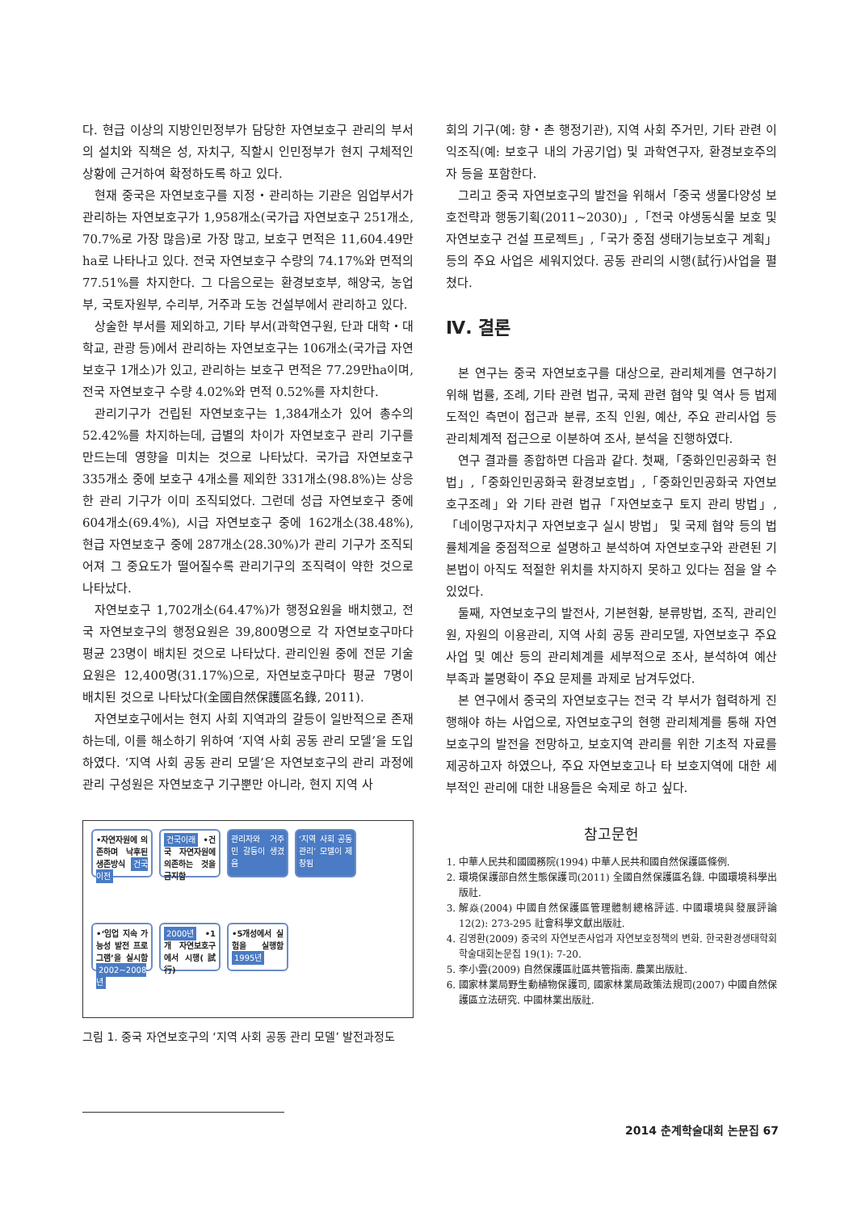다. 현급 이상의 지방인민정부가 담당한 자연보호구 관리의 부서의 설치와 직책은 성, 자치구, 직할시 인민정부가 현지 구체적인 상황에 근거하여 확정하도록 하고 있다.
현재 중국은 자연보호구를 지정・관리하는 기관은 임업부서가 관리하는 자연보호구가 1,958개소(국가급 자연보호구 251개소, 70.7%로 가장 많음)로 가장 많고, 보호구 면적은 11,604.49만ha로 나타나고 있다. 전국 자연보호구 수량의 74.17%와 면적의 77.51%를 차지한다. 그 다음으로는 환경보호부, 해양국, 농업부, 국토자원부, 수리부, 거주과 도농 건설부에서 관리하고 있다.
상술한 부서를 제외하고, 기타 부서(과학연구원, 단과 대학・대학교, 관광 등)에서 관리하는 자연보호구는 106개소(국가급 자연보호구 1개소)가 있고, 관리하는 보호구 면적은 77.29만ha이며, 전국 자연보호구 수량 4.02%와 면적 0.52%를 자치한다.
관리기구가 건립된 자연보호구는 1,384개소가 있어 총수의 52.42%를 차지하는데, 급별의 차이가 자연보호구 관리 기구를 만드는데 영향을 미치는 것으로 나타났다. 국가급 자연보호구 335개소 중에 보호구 4개소를 제외한 331개소(98.8%)는 상응한 관리 기구가 이미 조직되었다. 그런데 성급 자연보호구 중에 604개소(69.4%), 시급 자연보호구 중에 162개소(38.48%), 현급 자연보호구 중에 287개소(28.30%)가 관리 기구가 조직되어져 그 중요도가 떨어질수록 관리기구의 조직력이 약한 것으로 나타났다.
자연보호구 1,702개소(64.47%)가 행정요원을 배치했고, 전국 자연보호구의 행정요원은 39,800명으로 각 자연보호구마다 평균 23명이 배치된 것으로 나타났다. 관리인원 중에 전문 기술 요원은 12,400명(31.17%)으로, 자연보호구마다 평균 7명이 배치된 것으로 나타났다(全國自然保護區名錄, 2011).
자연보호구에서는 현지 사회 지역과의 갈등이 일반적으로 존재하는데, 이를 해소하기 위하여 ‘지역 사회 공동 관리 모델’을 도입하였다. ‘지역 사회 공동 관리 모델’은 자연보호구의 관리 과정에 관리 구성원은 자연보호구 기구뿐만 아니라, 현지 지역 사
•자연자원에 의존하며 낙후된 생존방식 건국이전
건국이래 •건국 자연자원에 의존하는 것을 금지함
관리자와 거주민 갈등이 생겼음
‘지역 사회 공동 관리’ 모델이 제창됨
•‘임업 지속 가능성 발전 프로그램’을 실시함 2002~2008년
2000년 •1개 자연보호구에서 시행(試行)
•5개성에서 실험을 실행함 1995년
그림 1. 중국 자연보호구의 ‘지역 사회 공동 관리 모델’ 발전과정도
회의 기구(예: 향・촌 행정기관), 지역 사회 주거민, 기타 관련 이익조직(예: 보호구 내의 가공기업) 및 과학연구자, 환경보호주의자 등을 포함한다.
그리고 중국 자연보호구의 발전을 위해서「중국 생물다양성 보호전략과 행동기획(2011~2030)」,「전국 야생동식물 보호 및 자연보호구 건설 프로젝트」,「국가 중점 생태기능보호구 계획」 등의 주요 사업은 세워지었다. 공동 관리의 시행(試行)사업을 펼쳤다.
Ⅳ. 결론
본 연구는 중국 자연보호구를 대상으로, 관리체계를 연구하기 위해 법률, 조례, 기타 관련 법규, 국제 관련 협약 및 역사 등 법제도적인 측면이 접근과 분류, 조직 인원, 예산, 주요 관리사업 등 관리체계적 접근으로 이분하여 조사, 분석을 진행하였다.
연구 결과를 종합하면 다음과 같다. 첫째,「중화인민공화국 헌법」,「중화인민공화국 환경보호법」,「중화인민공화국 자연보호구조례」와 기타 관련 법규「자연보호구 토지 관리 방법」,「네이멍구자치구 자연보호구 실시 방법」 및 국제 협약 등의 법률체계을 중점적으로 설명하고 분석하여 자연보호구와 관련된 기본법이 아직도 적절한 위치를 차지하지 못하고 있다는 점을 알 수 있었다.
둘째, 자연보호구의 발전사, 기본현황, 분류방법, 조직, 관리인원, 자원의 이용관리, 지역 사회 공동 관리모델, 자연보호구 주요사업 및 예산 등의 관리체계를 세부적으로 조사, 분석하여 예산 부족과 불명확이 주요 문제를 과제로 남겨두었다.
본 연구에서 중국의 자연보호구는 전국 각 부서가 협력하게 진행해야 하는 사업으로, 자연보호구의 현행 관리체계를 통해 자연보호구의 발전을 전망하고, 보호지역 관리를 위한 기초적 자료를 제공하고자 하였으나, 주요 자연보호고나 타 보호지역에 대한 세부적인 관리에 대한 내용들은 숙제로 하고 싶다.
참고문헌
1. 中華人民共和國國務院(1994) 中華人民共和國自然保護區條例.
2. 環境保護部自然生態保護司(2011) 全國自然保護區名錄. 中國環境科學出版社.
3. 解焱(2004) 中國自然保護區管理體制總格評述. 中國環境與發展評論 12(2): 273-295 社會科學文獻出版社.
4. 김영환(2009) 중국의 자연보존사업과 자연보호정책의 변화. 한국환경생태학회 학술대회논문집 19(1): 7-20.
5. 李小雲(2009) 自然保護區社區共管指南. 農業出版社.
6. 國家林業局野生動植物保護司, 國家林業局政策法規司(2007) 中國自然保護區立法研究. 中國林業出版社.
2014 춘계학술대회 논문집 67